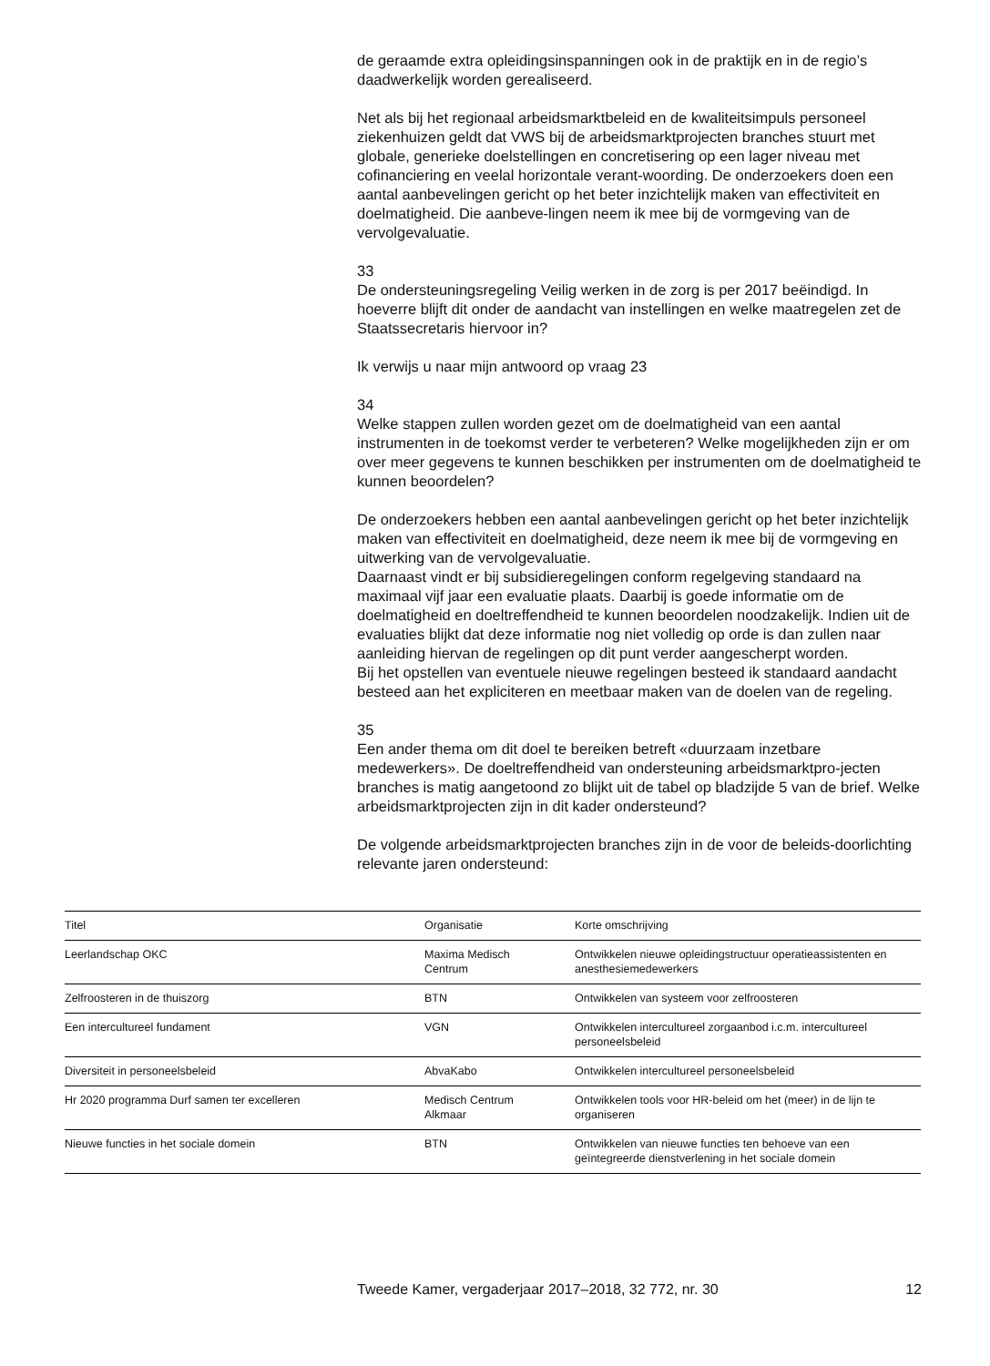de geraamde extra opleidingsinspanningen ook in de praktijk en in de regio’s daadwerkelijk worden gerealiseerd.
Net als bij het regionaal arbeidsmarktbeleid en de kwaliteitsimpuls personeel ziekenhuizen geldt dat VWS bij de arbeidsmarktprojecten branches stuurt met globale, generieke doelstellingen en concretisering op een lager niveau met cofinanciering en veelal horizontale verant-woording. De onderzoekers doen een aantal aanbevelingen gericht op het beter inzichtelijk maken van effectiviteit en doelmatigheid. Die aanbeve-lingen neem ik mee bij de vormgeving van de vervolgevaluatie.
33
De ondersteuningsregeling Veilig werken in de zorg is per 2017 beëindigd. In hoeverre blijft dit onder de aandacht van instellingen en welke maatregelen zet de Staatssecretaris hiervoor in?
Ik verwijs u naar mijn antwoord op vraag 23
34
Welke stappen zullen worden gezet om de doelmatigheid van een aantal instrumenten in de toekomst verder te verbeteren? Welke mogelijkheden zijn er om over meer gegevens te kunnen beschikken per instrumenten om de doelmatigheid te kunnen beoordelen?
De onderzoekers hebben een aantal aanbevelingen gericht op het beter inzichtelijk maken van effectiviteit en doelmatigheid, deze neem ik mee bij de vormgeving en uitwerking van de vervolgevaluatie.
Daarnaast vindt er bij subsidieregelingen conform regelgeving standaard na maximaal vijf jaar een evaluatie plaats. Daarbij is goede informatie om de doelmatigheid en doeltreffendheid te kunnen beoordelen noodzakelijk. Indien uit de evaluaties blijkt dat deze informatie nog niet volledig op orde is dan zullen naar aanleiding hiervan de regelingen op dit punt verder aangescherpt worden.
Bij het opstellen van eventuele nieuwe regelingen besteed ik standaard aandacht besteed aan het expliciteren en meetbaar maken van de doelen van de regeling.
35
Een ander thema om dit doel te bereiken betreft «duurzaam inzetbare medewerkers». De doeltreffendheid van ondersteuning arbeidsmarktpro-jecten branches is matig aangetoond zo blijkt uit de tabel op bladzijde 5 van de brief. Welke arbeidsmarktprojecten zijn in dit kader ondersteund?
De volgende arbeidsmarktprojecten branches zijn in de voor de beleids-doorlichting relevante jaren ondersteund:
| Titel | Organisatie | Korte omschrijving |
| --- | --- | --- |
| Leerlandschap OKC | Maxima Medisch Centrum | Ontwikkelen nieuwe opleidingstructuur operatieassistenten en anesthesiemedewerkers |
| Zelfroosteren in de thuiszorg | BTN | Ontwikkelen van systeem voor zelfroosteren |
| Een intercultureel fundament | VGN | Ontwikkelen intercultureel zorgaanbod i.c.m. intercultureel personeelsbeleid |
| Diversiteit in personeelsbeleid | AbvaKabo | Ontwikkelen intercultureel personeelsbeleid |
| Hr 2020 programma Durf samen ter excelleren | Medisch Centrum Alkmaar | Ontwikkelen tools voor HR-beleid om het (meer) in de lijn te organiseren |
| Nieuwe functies in het sociale domein | BTN | Ontwikkelen van nieuwe functies ten behoeve van een geïntegreerde dienstverlening in het sociale domein |
Tweede Kamer, vergaderjaar 2017–2018, 32 772, nr. 30 12